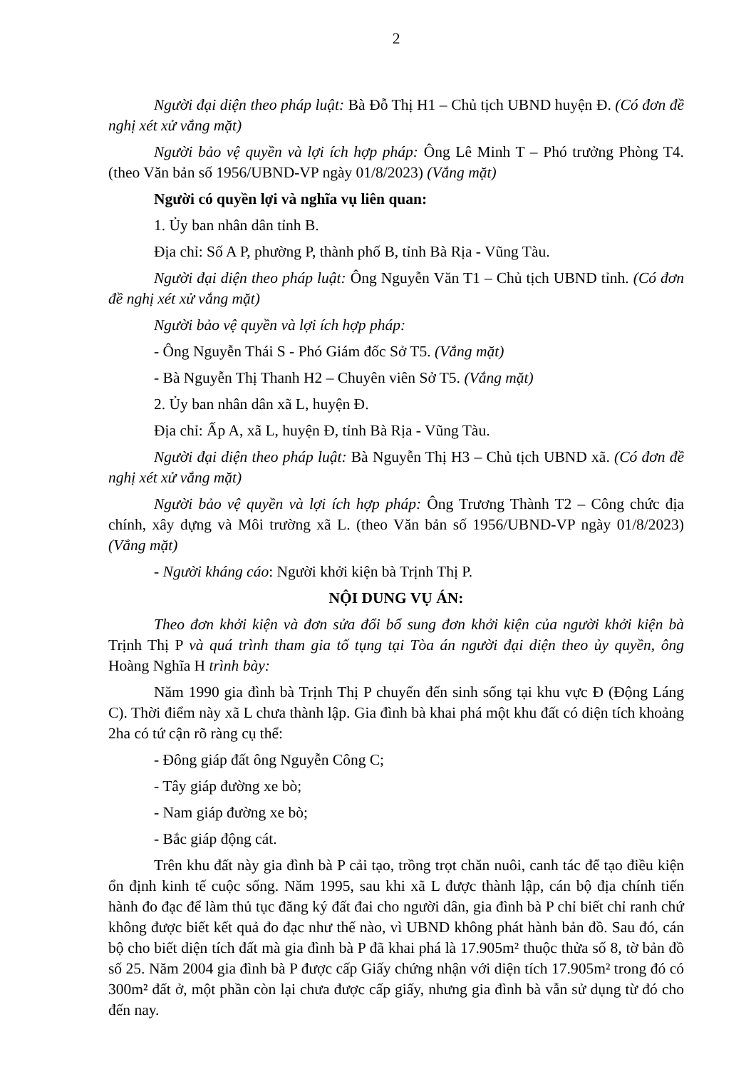2
Người đại diện theo pháp luật: Bà Đỗ Thị H1 – Chủ tịch UBND huyện Đ. (Có đơn đề nghị xét xử vắng mặt)
Người bảo vệ quyền và lợi ích hợp pháp: Ông Lê Minh T – Phó trưởng Phòng T4. (theo Văn bản số 1956/UBND-VP ngày 01/8/2023) (Vắng mặt)
Người có quyền lợi và nghĩa vụ liên quan:
1. Ủy ban nhân dân tỉnh B.
Địa chỉ: Số A P, phường P, thành phố B, tỉnh Bà Rịa - Vũng Tàu.
Người đại diện theo pháp luật: Ông Nguyễn Văn T1 – Chủ tịch UBND tỉnh. (Có đơn đề nghị xét xử vắng mặt)
Người bảo vệ quyền và lợi ích hợp pháp:
- Ông Nguyễn Thái S - Phó Giám đốc Sở T5. (Vắng mặt)
- Bà Nguyễn Thị Thanh H2 – Chuyên viên Sở T5. (Vắng mặt)
2. Ủy ban nhân dân xã L, huyện Đ.
Địa chỉ: Ấp A, xã L, huyện Đ, tỉnh Bà Rịa - Vũng Tàu.
Người đại diện theo pháp luật: Bà Nguyễn Thị H3 – Chủ tịch UBND xã. (Có đơn đề nghị xét xử vắng mặt)
Người bảo vệ quyền và lợi ích hợp pháp: Ông Trương Thành T2 – Công chức địa chính, xây dựng và Môi trường xã L. (theo Văn bản số 1956/UBND-VP ngày 01/8/2023) (Vắng mặt)
- Người kháng cáo: Người khởi kiện bà Trịnh Thị P.
NỘI DUNG VỤ ÁN:
Theo đơn khởi kiện và đơn sửa đổi bổ sung đơn khởi kiện của người khởi kiện bà Trịnh Thị P và quá trình tham gia tố tụng tại Tòa án người đại diện theo ủy quyền, ông Hoàng Nghĩa H trình bày:
Năm 1990 gia đình bà Trịnh Thị P chuyển đến sinh sống tại khu vực Đ (Động Láng C). Thời điểm này xã L chưa thành lập. Gia đình bà khai phá một khu đất có diện tích khoảng 2ha có tứ cận rõ ràng cụ thể:
- Đông giáp đất ông Nguyễn Công C;
- Tây giáp đường xe bò;
- Nam giáp đường xe bò;
- Bắc giáp động cát.
Trên khu đất này gia đình bà P cải tạo, trồng trọt chăn nuôi, canh tác để tạo điều kiện ổn định kinh tế cuộc sống. Năm 1995, sau khi xã L được thành lập, cán bộ địa chính tiến hành đo đạc để làm thủ tục đăng ký đất đai cho người dân, gia đình bà P chỉ biết chỉ ranh chứ không được biết kết quả đo đạc như thế nào, vì UBND không phát hành bản đồ. Sau đó, cán bộ cho biết diện tích đất mà gia đình bà P đã khai phá là 17.905m² thuộc thửa số 8, tờ bản đồ số 25. Năm 2004 gia đình bà P được cấp Giấy chứng nhận với diện tích 17.905m² trong đó có 300m² đất ở, một phần còn lại chưa được cấp giấy, nhưng gia đình bà vẫn sử dụng từ đó cho đến nay.